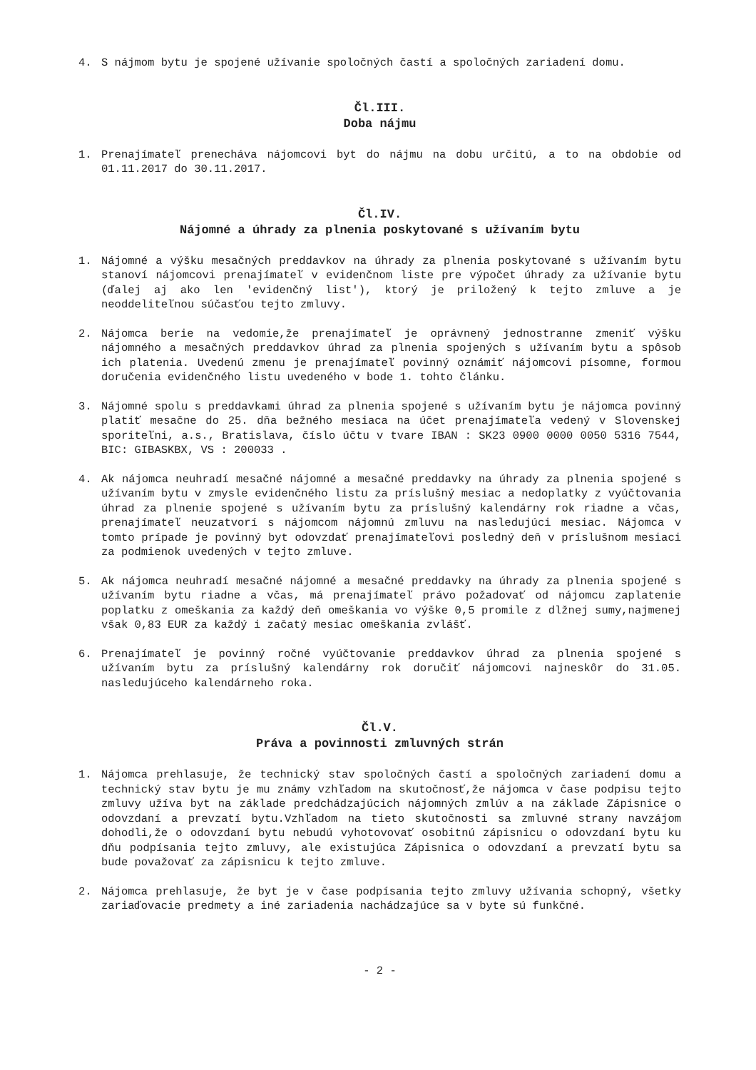4. S nájmom bytu je spojené užívanie spoločných častí a spoločných zariadení domu.
Čl.III.
Doba nájmu
1. Prenajímateľ prenecháva nájomcovi byt do nájmu na dobu určitú, a to na obdobie od 01.11.2017 do 30.11.2017.
Čl.IV.
Nájomné a úhrady za plnenia poskytované s užívaním bytu
1. Nájomné a výšku mesačných preddavkov na úhrady za plnenia poskytované s užívaním bytu stanoví nájomcovi prenajímateľ v evidenčnom liste pre výpočet úhrady za užívanie bytu (ďalej aj ako len 'evidenčný list'), ktorý je priložený k tejto zmluve a je neoddeliteľnou súčasťou tejto zmluvy.
2. Nájomca berie na vedomie,že prenajímateľ je oprávnený jednostranne zmeniť výšku nájomného a mesačných preddavkov úhrad za plnenia spojených s užívaním bytu a spôsob ich platenia. Uvedenú zmenu je prenajímateľ povinný oznámiť nájomcovi písomne, formou doručenia evidenčného listu uvedeného v bode 1. tohto článku.
3. Nájomné spolu s preddavkami úhrad za plnenia spojené s užívaním bytu je nájomca povinný platiť mesačne do 25. dňa bežného mesiaca na účet prenajímateľa vedený v Slovenskej sporiteľni, a.s., Bratislava, číslo účtu v tvare IBAN : SK23 0900 0000 0050 5316 7544, BIC: GIBASKBX, VS : 200033 .
4. Ak nájomca neuhradí mesačné nájomné a mesačné preddavky na úhrady za plnenia spojené s užívaním bytu v zmysle evidenčného listu za príslušný mesiac a nedoplatky z vyúčtovania úhrad za plnenie spojené s užívaním bytu za príslušný kalendárny rok riadne a včas, prenajímateľ neuzatvorí s nájomcom nájomnú zmluvu na nasledujúci mesiac. Nájomca v tomto prípade je povinný byt odovzdať prenajímateľovi posledný deň v príslušnom mesiaci za podmienok uvedených v tejto zmluve.
5. Ak nájomca neuhradí mesačné nájomné a mesačné preddavky na úhrady za plnenia spojené s užívaním bytu riadne a včas, má prenajímateľ právo požadovať od nájomcu zaplatenie poplatku z omeškania za každý deň omeškania vo výške 0,5 promile z dlžnej sumy,najmenej však 0,83 EUR za každý i začatý mesiac omeškania zvlášť.
6. Prenajímateľ je povinný ročné vyúčtovanie preddavkov úhrad za plnenia spojené s užívaním bytu za príslušný kalendárny rok doručiť nájomcovi najneskôr do 31.05. nasledujúceho kalendárneho roka.
Čl.V.
Práva a povinnosti zmluvných strán
1. Nájomca prehlasuje, že technický stav spoločných častí a spoločných zariadení domu a technický stav bytu je mu známy vzhľadom na skutočnosť,že nájomca v čase podpisu tejto zmluvy užíva byt na základe predchádzajúcich nájomných zmlúv a na základe Zápisnice o odovzdaní a prevzatí bytu.Vzhľadom na tieto skutočnosti sa zmluvné strany navzájom dohodli,že o odovzdaní bytu nebudú vyhotovovať osobitnú zápisnicu o odovzdaní bytu ku dňu podpísania tejto zmluvy, ale existujúca Zápisnica o odovzdaní a prevzatí bytu sa bude považovať za zápisnicu k tejto zmluve.
2. Nájomca prehlasuje, že byt je v čase podpísania tejto zmluvy užívania schopný, všetky zariaďovacie predmety a iné zariadenia nachádzajúce sa v byte sú funkčné.
- 2 -